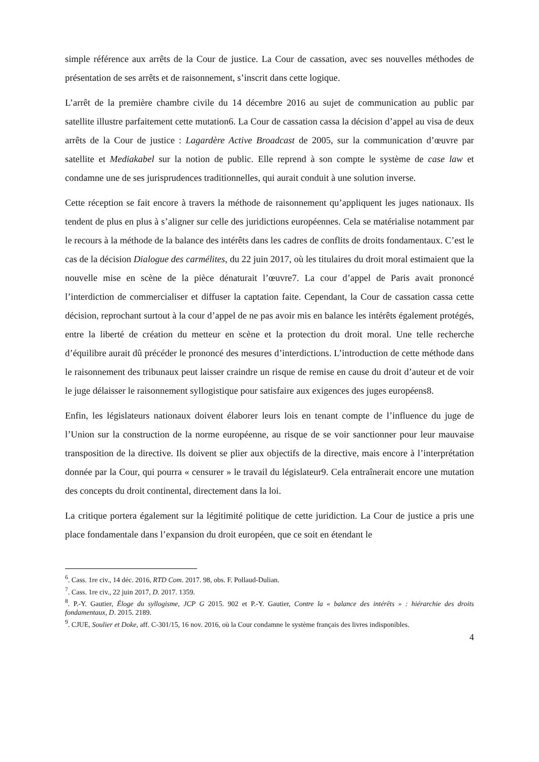simple référence aux arrêts de la Cour de justice. La Cour de cassation, avec ses nouvelles méthodes de présentation de ses arrêts et de raisonnement, s’inscrit dans cette logique.
L’arrêt de la première chambre civile du 14 décembre 2016 au sujet de communication au public par satellite illustre parfaitement cette mutation6. La Cour de cassation cassa la décision d’appel au visa de deux arrêts de la Cour de justice : Lagardère Active Broadcast de 2005, sur la communication d’œuvre par satellite et Mediakabel sur la notion de public. Elle reprend à son compte le système de case law et condamne une de ses jurisprudences traditionnelles, qui aurait conduit à une solution inverse.
Cette réception se fait encore à travers la méthode de raisonnement qu’appliquent les juges nationaux. Ils tendent de plus en plus à s’aligner sur celle des juridictions européennes. Cela se matérialise notamment par le recours à la méthode de la balance des intérêts dans les cadres de conflits de droits fondamentaux. C’est le cas de la décision Dialogue des carmélites, du 22 juin 2017, où les titulaires du droit moral estimaient que la nouvelle mise en scène de la pièce dénaturait l’œuvre7. La cour d’appel de Paris avait prononcé l’interdiction de commercialiser et diffuser la captation faite. Cependant, la Cour de cassation cassa cette décision, reprochant surtout à la cour d’appel de ne pas avoir mis en balance les intérêts également protégés, entre la liberté de création du metteur en scène et la protection du droit moral. Une telle recherche d’équilibre aurait dû précéder le prononcé des mesures d’interdictions. L’introduction de cette méthode dans le raisonnement des tribunaux peut laisser craindre un risque de remise en cause du droit d’auteur et de voir le juge délaisser le raisonnement syllogistique pour satisfaire aux exigences des juges européens8.
Enfin, les législateurs nationaux doivent élaborer leurs lois en tenant compte de l’influence du juge de l’Union sur la construction de la norme européenne, au risque de se voir sanctionner pour leur mauvaise transposition de la directive. Ils doivent se plier aux objectifs de la directive, mais encore à l’interprétation donnée par la Cour, qui pourra « censurer » le travail du législateur9. Cela entraînerait encore une mutation des concepts du droit continental, directement dans la loi.
La critique portera également sur la légitimité politique de cette juridiction. La Cour de justice a pris une place fondamentale dans l’expansion du droit européen, que ce soit en étendant le
<sup>6</sup>. Cass. 1re civ., 14 déc. 2016, RTD Com. 2017. 98, obs. F. Pollaud-Dulian.
<sup>7</sup>. Cass. 1re civ., 22 juin 2017, D. 2017. 1359.
<sup>8</sup>. P.-Y. Gautier, Éloge du syllogisme, JCP G 2015. 902 et P.-Y. Gautier, Contre la « balance des intérêts » : hiérarchie des droits fondamentaux, D. 2015. 2189.
<sup>9</sup>. CJUE, Soulier et Doke, aff. C-301/15, 16 nov. 2016, où la Cour condamne le système français des livres indisponibles.
4